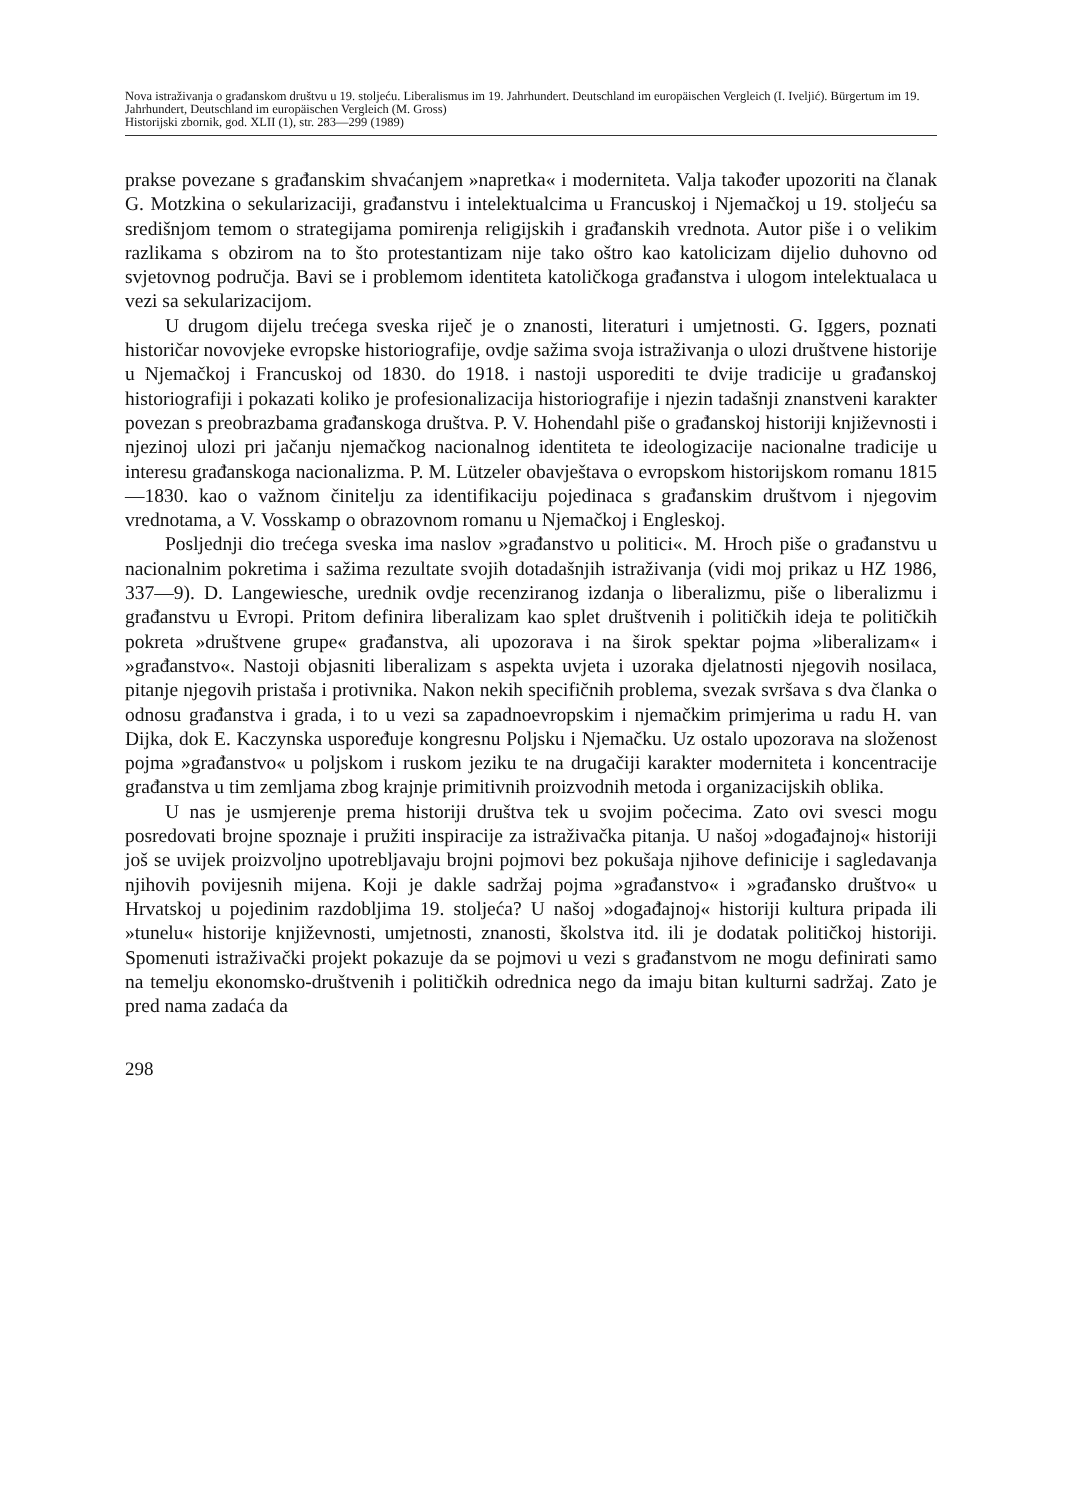Nova istraživanja o građanskom društvu u 19. stoljeću. Liberalismus im 19. Jahrhundert. Deutschland im europäischen Vergleich (I. Iveljić). Bürgertum im 19. Jahrhundert, Deutschland im europäischen Vergleich (M. Gross)
Historijski zbornik, god. XLII (1), str. 283—299 (1989)
prakse povezane s građanskim shvaćanjem »napretka« i moderniteta. Valja također upozoriti na članak G. Motzkina o sekularizaciji, građanstvu i intelektualcima u Francuskoj i Njemačkoj u 19. stoljeću sa središnjom temom o strategijama pomirenja religijskih i građanskih vrednota. Autor piše i o velikim razlikama s obzirom na to što protestantizam nije tako oštro kao katolicizam dijelio duhovno od svjetovnog područja. Bavi se i problemom identiteta katoličkoga građanstva i ulogom intelektualaca u vezi sa sekularizacijom.
U drugom dijelu trećega sveska riječ je o znanosti, literaturi i umjetnosti. G. Iggers, poznati historičar novovjeke evropske historiografije, ovdje sažima svoja istraživanja o ulozi društvene historije u Njemačkoj i Francuskoj od 1830. do 1918. i nastoji usporediti te dvije tradicije u građanskoj historiografiji i pokazati koliko je profesionalizacija historiografije i njezin tadašnji znanstveni karakter povezan s preobrazbama građanskoga društva. P. V. Hohendahl piše o građanskoj historiji književnosti i njezinoj ulozi pri jačanju njemačkog nacionalnog identiteta te ideologizacije nacionalne tradicije u interesu građanskoga nacionalizma. P. M. Lützeler obavještava o evropskom historijskom romanu 1815—1830. kao o važnom činitelju za identifikaciju pojedinaca s građanskim društvom i njegovim vrednotama, a V. Vosskamp o obrazovnom romanu u Njemačkoj i Engleskoj.
Posljednji dio trećega sveska ima naslov »građanstvo u politici«. M. Hroch piše o građanstvu u nacionalnim pokretima i sažima rezultate svojih dotadašnjih istraživanja (vidi moj prikaz u HZ 1986, 337—9). D. Langewiesche, urednik ovdje recenziranog izdanja o liberalizmu, piše o liberalizmu i građanstvu u Evropi. Pritom definira liberalizam kao splet društvenih i političkih ideja te političkih pokreta »društvene grupe« građanstva, ali upozorava i na širok spektar pojma »liberalizam« i »građanstvo«. Nastoji objasniti liberalizam s aspekta uvjeta i uzoraka djelatnosti njegovih nosilaca, pitanje njegovih pristaša i protivnika. Nakon nekih specifičnih problema, svezak svršava s dva članka o odnosu građanstva i grada, i to u vezi sa zapadnoevropskim i njemačkim primjerima u radu H. van Dijka, dok E. Kaczynska uspoređuje kongresnu Poljsku i Njemačku. Uz ostalo upozorava na složenost pojma »građanstvo« u poljskom i ruskom jeziku te na drugačiji karakter moderniteta i koncentracije građanstva u tim zemljama zbog krajnje primitivnih proizvodnih metoda i organizacijskih oblika.
U nas je usmjerenje prema historiji društva tek u svojim počecima. Zato ovi svesci mogu posredovati brojne spoznaje i pružiti inspiracije za istraživačka pitanja. U našoj »događajnoj« historiji još se uvijek proizvoljno upotrebljavaju brojni pojmovi bez pokušaja njihove definicije i sagledavanja njihovih povijesnih mijena. Koji je dakle sadržaj pojma »građanstvo« i »građansko društvo« u Hrvatskoj u pojedinim razdobljima 19. stoljeća? U našoj »događajnoj« historiji kultura pripada ili »tunelu« historije književnosti, umjetnosti, znanosti, školstva itd. ili je dodatak političkoj historiji. Spomenuti istraživački projekt pokazuje da se pojmovi u vezi s građanstvom ne mogu definirati samo na temelju ekonomsko-društvenih i političkih odrednica nego da imaju bitan kulturni sadržaj. Zato je pred nama zadaća da
298